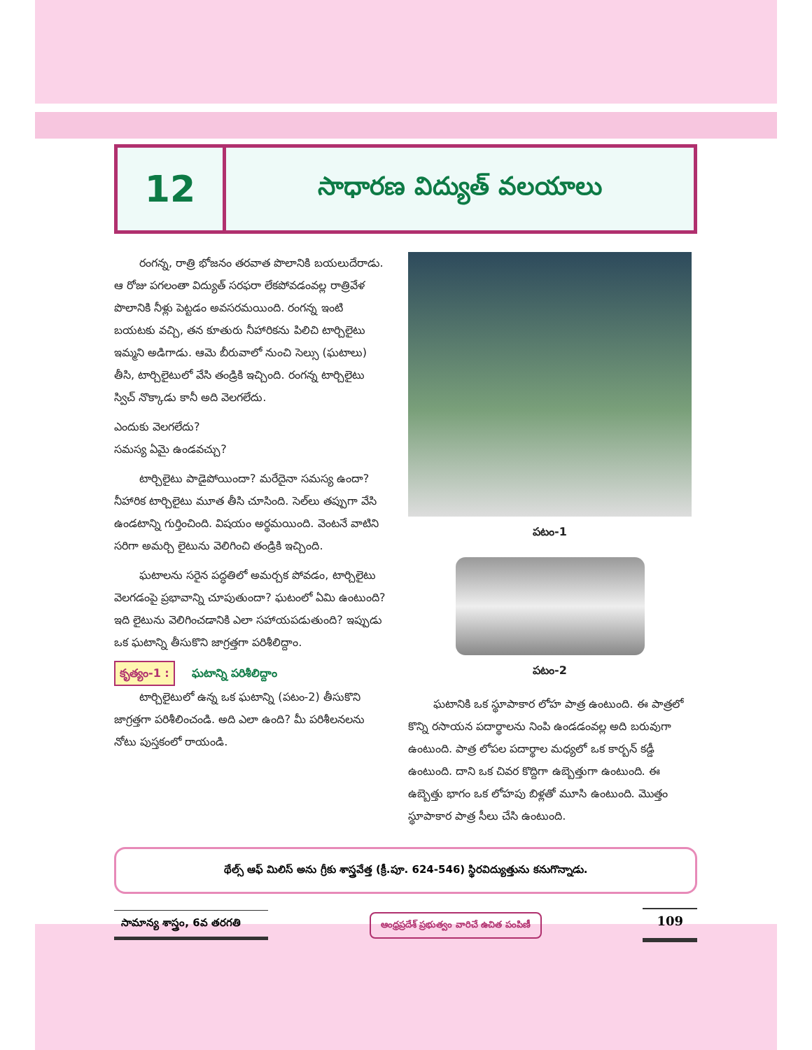12
సాధారణ విద్యుత్ వలయాలు
రంగన్న, రాత్రి భోజనం తరవాత పొలానికి బయలుదేరాడు. ఆ రోజు పగలంతా విద్యుత్ సరఫరా లేకపోవడంవల్ల రాత్రివేళ పొలానికి నీళ్లు పెట్టడం అవసరమయింది. రంగన్న ఇంటి బయటకు వచ్చి, తన కూతురు నీహారికను పిలిచి టార్చిలైటు ఇమ్మని అడిగాడు. ఆమె బీరువాలో నుంచి సెల్సు (ఘటాలు) తీసి, టార్చిలైటులో వేసి తండ్రికి ఇచ్చింది. రంగన్న టార్చిలైటు స్విచ్ నొక్కాడు కానీ అది వెలగలేదు.
ఎందుకు వెలగలేదు?
సమస్య ఏమై ఉండవచ్చు?
టార్చిలైటు పాడైపోయిందా? మరేదైనా సమస్య ఉందా? నీహారిక టార్చిలైటు మూత తీసి చూసింది. సెల్‌లు తప్పుగా వేసి ఉండటాన్ని గుర్తించింది. విషయం అర్థమయింది. వెంటనే వాటిని సరిగా అమర్చి లైటును వెలిగించి తండ్రికి ఇచ్చింది.
ఘటాలను సరైన పద్ధతిలో అమర్చక పోవడం, టార్చిలైటు వెలగడంపై ప్రభావాన్ని చూపుతుందా? ఘటంలో ఏమి ఉంటుంది? ఇది లైటును వెలిగించడానికి ఎలా సహాయపడుతుంది? ఇప్పుడు ఒక ఘటాన్ని తీసుకొని జాగ్రత్తగా పరిశీలిద్దాం.
కృత్యం-1 : ఘటాన్ని పరిశీలిద్దాం
టార్చిలైటులో ఉన్న ఒక ఘటాన్ని (పటం-2) తీసుకొని జాగ్రత్తగా పరిశీలించండి. అది ఎలా ఉంది? మీ పరిశీలనలను నోటు పుస్తకంలో రాయండి.
పటం-1
పటం-2
ఘటానికి ఒక స్థూపాకార లోహ పాత్ర ఉంటుంది. ఈ పాత్రలో కొన్ని రసాయన పదార్థాలను నింపి ఉండడంవల్ల అది బరువుగా ఉంటుంది. పాత్ర లోపల పదార్థాల మధ్యలో ఒక కార్బన్ కడ్డీ ఉంటుంది. దాని ఒక చివర కొద్దిగా ఉబ్బెత్తుగా ఉంటుంది. ఈ ఉబ్బెత్తు భాగం ఒక లోహపు బిళ్లతో మూసి ఉంటుంది. మొత్తం స్థూపాకార పాత్ర సీలు చేసి ఉంటుంది.
థేల్స్ ఆఫ్ మిలిస్ అను గ్రీకు శాస్త్రవేత్త (క్రీ.పూ. 624-546) స్థిరవిద్యుత్తును కనుగొన్నాడు.
సామాన్య శాస్త్రం, 6వ తరగతి
ఆంధ్రప్రదేశ్ ప్రభుత్వం వారిచే ఉచిత పంపిణీ
109